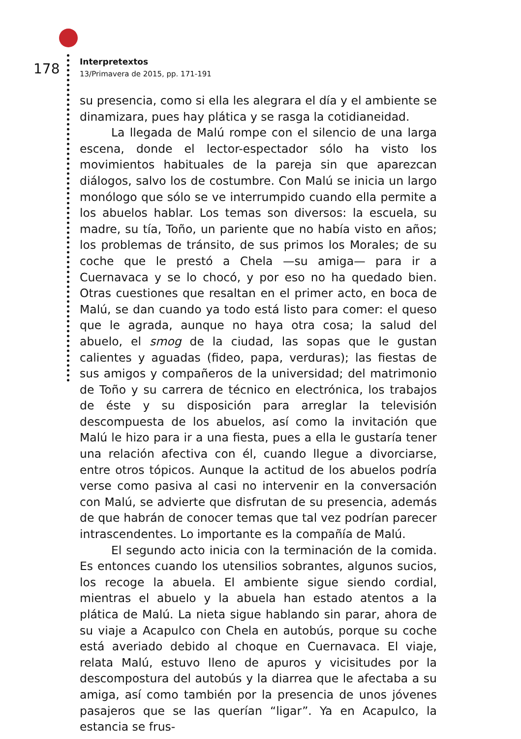178
Interpretextos
13/Primavera de 2015, pp. 171-191
su presencia, como si ella les alegrara el día y el ambiente se dinamizara, pues hay plática y se rasga la cotidianeidad.
La llegada de Malú rompe con el silencio de una larga escena, donde el lector-espectador sólo ha visto los movimientos habituales de la pareja sin que aparezcan diálogos, salvo los de costumbre. Con Malú se inicia un largo monólogo que sólo se ve interrumpido cuando ella permite a los abuelos hablar. Los temas son diversos: la escuela, su madre, su tía, Toño, un pariente que no había visto en años; los problemas de tránsito, de sus primos los Morales; de su coche que le prestó a Chela —su amiga— para ir a Cuernavaca y se lo chocó, y por eso no ha quedado bien. Otras cuestiones que resaltan en el primer acto, en boca de Malú, se dan cuando ya todo está listo para comer: el queso que le agrada, aunque no haya otra cosa; la salud del abuelo, el smog de la ciudad, las sopas que le gustan calientes y aguadas (fideo, papa, verduras); las fiestas de sus amigos y compañeros de la universidad; del matrimonio de Toño y su carrera de técnico en electrónica, los trabajos de éste y su disposición para arreglar la televisión descompuesta de los abuelos, así como la invitación que Malú le hizo para ir a una fiesta, pues a ella le gustaría tener una relación afectiva con él, cuando llegue a divorciarse, entre otros tópicos. Aunque la actitud de los abuelos podría verse como pasiva al casi no intervenir en la conversación con Malú, se advierte que disfrutan de su presencia, además de que habrán de conocer temas que tal vez podrían parecer intrascendentes. Lo importante es la compañía de Malú.
El segundo acto inicia con la terminación de la comida. Es entonces cuando los utensilios sobrantes, algunos sucios, los recoge la abuela. El ambiente sigue siendo cordial, mientras el abuelo y la abuela han estado atentos a la plática de Malú. La nieta sigue hablando sin parar, ahora de su viaje a Acapulco con Chela en autobús, porque su coche está averiado debido al choque en Cuernavaca. El viaje, relata Malú, estuvo lleno de apuros y vicisitudes por la descompostura del autobús y la diarrea que le afectaba a su amiga, así como también por la presencia de unos jóvenes pasajeros que se las querían “ligar”. Ya en Acapulco, la estancia se frus-